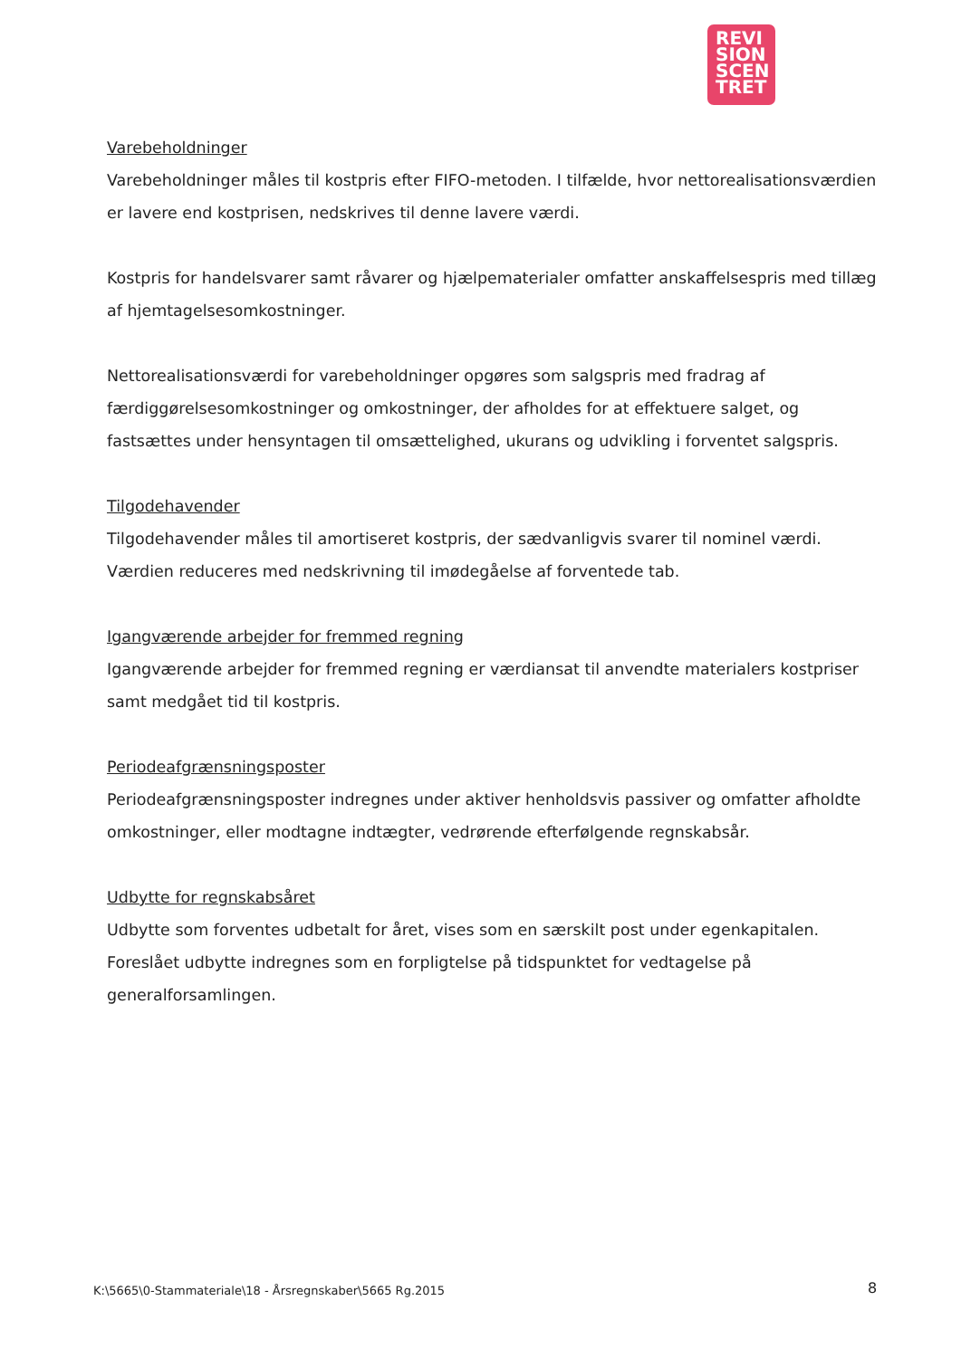REVI
SION
SCEN
TRET
Varebeholdninger
Varebeholdninger måles til kostpris efter FIFO-metoden. I tilfælde, hvor nettorealisationsværdien er lavere end kostprisen, nedskrives til denne lavere værdi.
Kostpris for handelsvarer samt råvarer og hjælpematerialer omfatter anskaffelsespris med tillæg af hjemtagelsesomkostninger.
Nettorealisationsværdi for varebeholdninger opgøres som salgspris med fradrag af færdiggørelsesomkostninger og omkostninger, der afholdes for at effektuere salget, og fastsættes under hensyntagen til omsættelighed, ukurans og udvikling i forventet salgspris.
Tilgodehavender
Tilgodehavender måles til amortiseret kostpris, der sædvanligvis svarer til nominel værdi. Værdien reduceres med nedskrivning til imødegåelse af forventede tab.
Igangværende arbejder for fremmed regning
Igangværende arbejder for fremmed regning er værdiansat til anvendte materialers kostpriser samt medgået tid til kostpris.
Periodeafgrænsningsposter
Periodeafgrænsningsposter indregnes under aktiver henholdsvis passiver og omfatter afholdte omkostninger, eller modtagne indtægter, vedrørende efterfølgende regnskabsår.
Udbytte for regnskabsåret
Udbytte som forventes udbetalt for året, vises som en særskilt post under egenkapitalen. Foreslået udbytte indregnes som en forpligtelse på tidspunktet for vedtagelse på generalforsamlingen.
K:\5665\0-Stammateriale\18 - Årsregnskaber\5665 Rg.2015
8